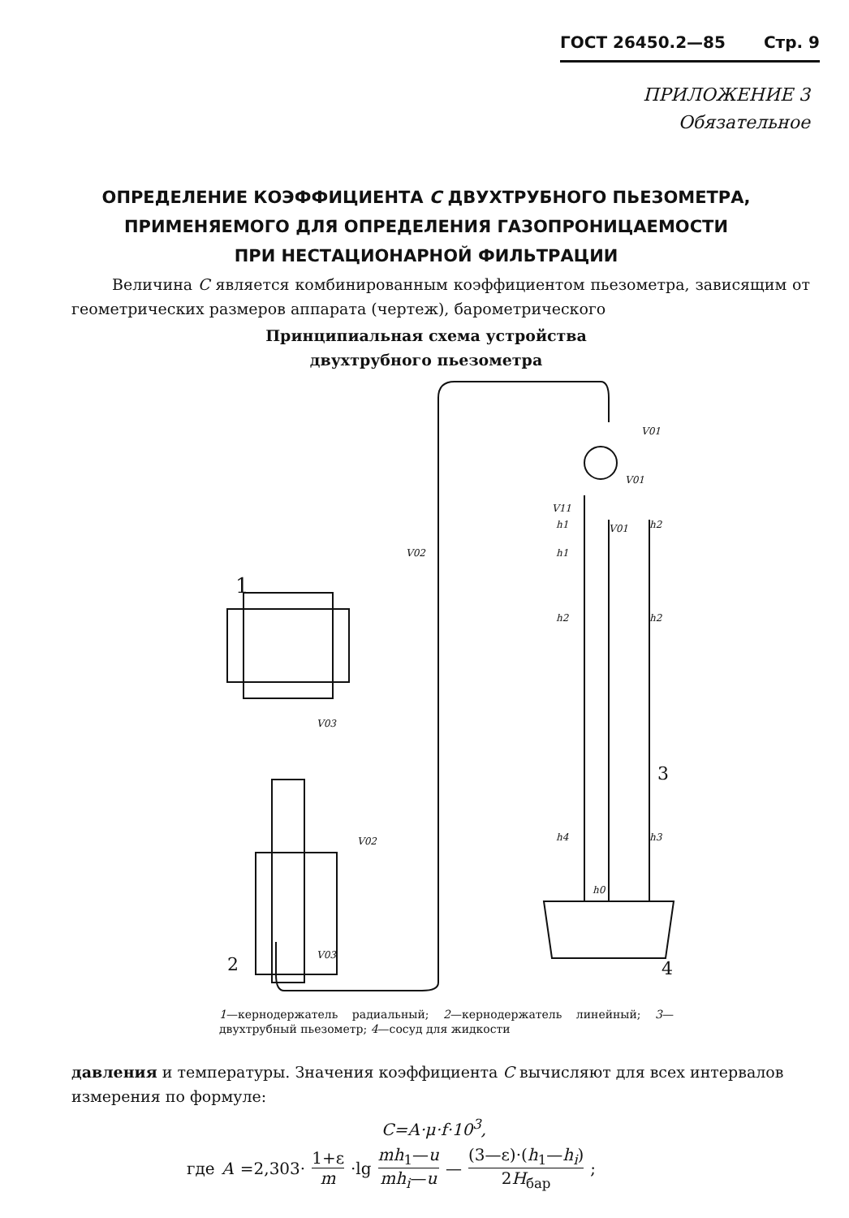ГОСТ 26450.2—85 Стр. 9
ПРИЛОЖЕНИЕ 3
Обязательное
ОПРЕДЕЛЕНИЕ КОЭФФИЦИЕНТА С ДВУХТРУБНОГО ПЬЕЗОМЕТРА,
ПРИМЕНЯЕМОГО ДЛЯ ОПРЕДЕЛЕНИЯ ГАЗОПРОНИЦАЕМОСТИ
ПРИ НЕСТАЦИОНАРНОЙ ФИЛЬТРАЦИИ
Величина С является комбинированным коэффициентом пьезометра, зависящим от геометрических размеров аппарата (чертеж), барометрического
Принципиальная схема устройства
двухтрубного пьезометра
1
2
3
4
V02
V02
V03
V03
V01
V01
V11
V01
h1
h2
h1
h2
h2
h4
h3
h0
1—кернодержатель радиальный; 2—кернодержатель линейный; 3—двухтрубный пьезометр; 4—сосуд для жидкости
давления и температуры. Значения коэффициента С вычисляют для всех интервалов измерения по формуле:
С=А·μ·f·10<sup>3</sup>,
где А =2,303· 1+ε m ·lg mh<sub>1</sub>—u mh<sub>i</sub>—u — (3—ε)·(h<sub>1</sub>—h<sub>i</sub>) 2H<sub>бар</sub> ;